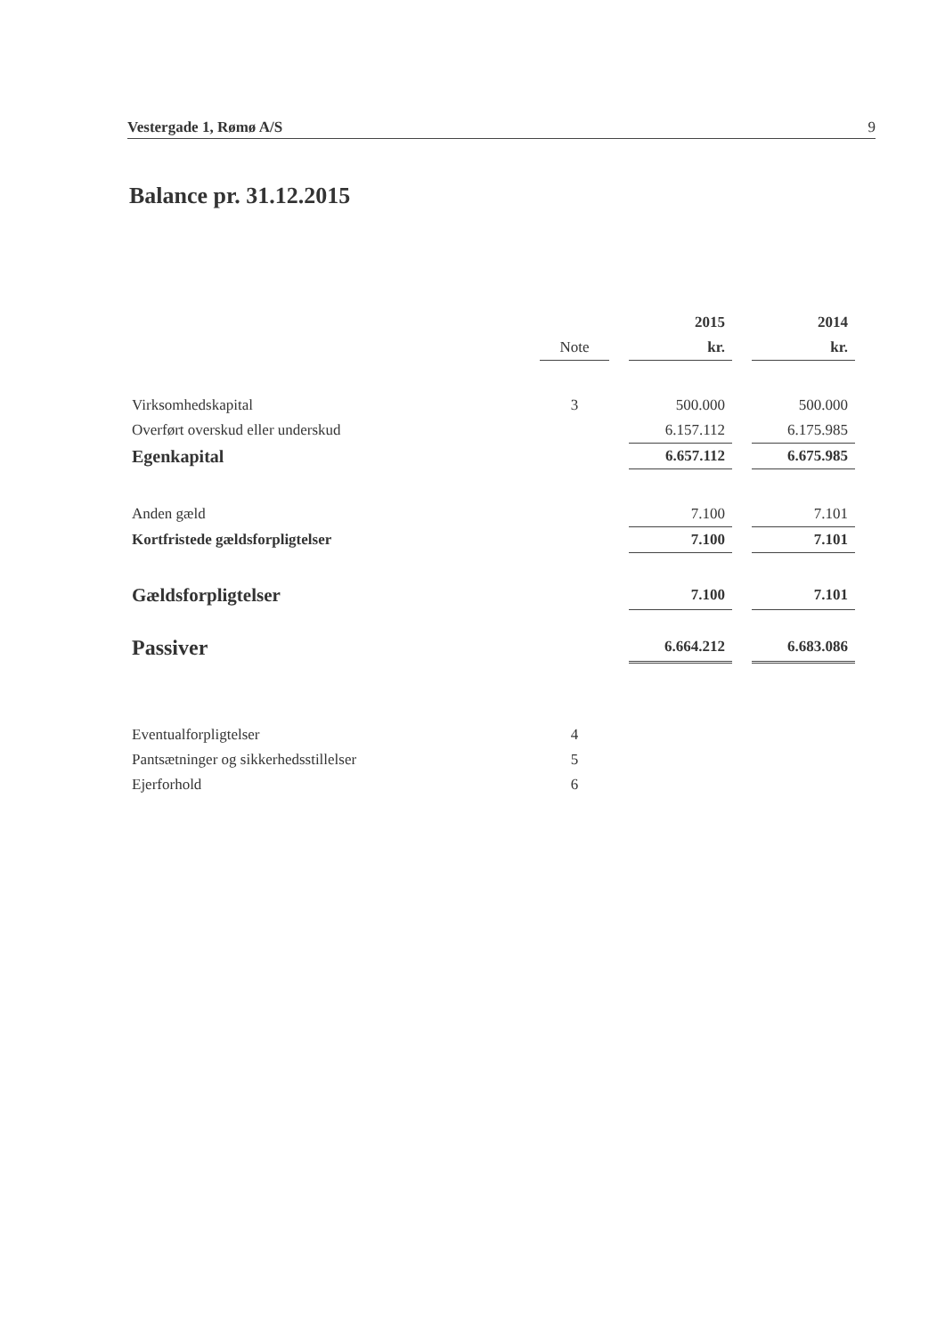Vestergade 1, Rømø A/S 9
Balance pr. 31.12.2015
| | | | 2015 | | 2014 |
| --- | --- | --- | --- | --- | --- |
| | Note | | kr. | | kr. |
| Virksomhedskapital | 3 | | 500.000 | | 500.000 |
| Overført overskud eller underskud | | | 6.157.112 | | 6.175.985 |
| Egenkapital | | | 6.657.112 | | 6.675.985 |
| Anden gæld | | | 7.100 | | 7.101 |
| Kortfristede gældsforpligtelser | | | 7.100 | | 7.101 |
| Gældsforpligtelser | | | 7.100 | | 7.101 |
| Passiver | | | 6.664.212 | | 6.683.086 |
| Eventualforpligtelser | 4 | | | | |
| Pantsætninger og sikkerhedsstillelser | 5 | | | | |
| Ejerforhold | 6 | | | | |